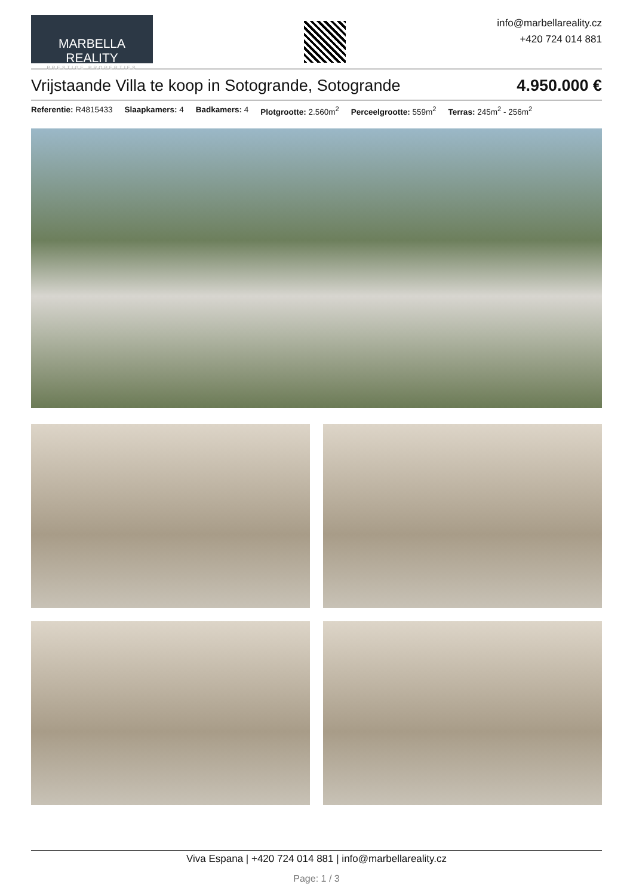MARBELLA REALITY
PRESTIGE PROPERTIES
info@marbellareality.cz
+420 724 014 881
Vrijstaande Villa te koop in Sotogrande, Sotogrande 4.950.000 €
Referentie: R4815433 Slaapkamers: 4 Badkamers: 4 Plotgrootte: 2.560m<sup>2</sup> Perceelgrootte: 559m<sup>2</sup> Terras: 245m<sup>2</sup> - 256m<sup>2</sup>
Viva Espana | +420 724 014 881 | info@marbellareality.cz
Page: 1 / 3